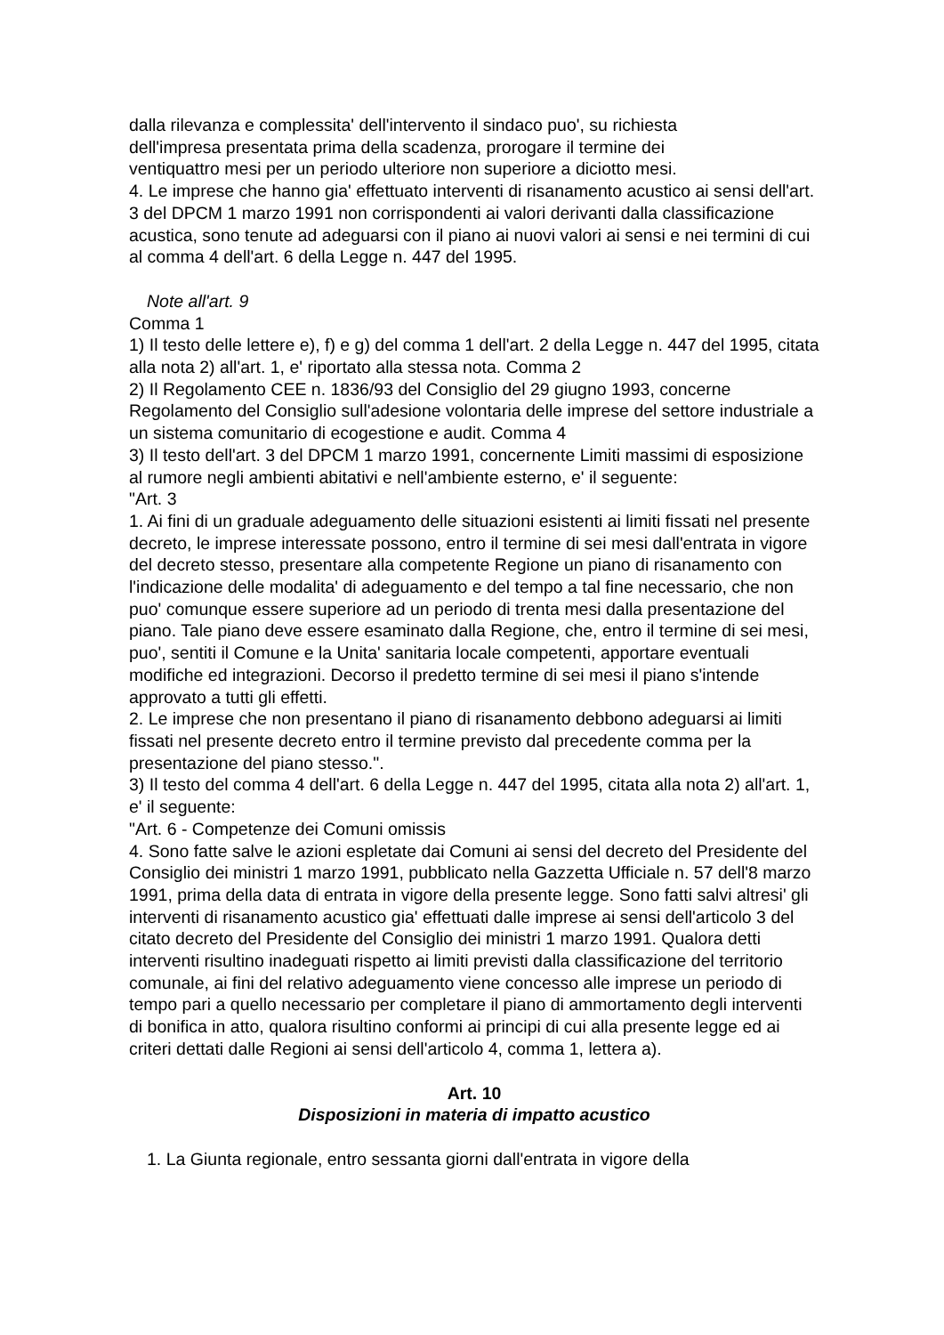dalla rilevanza e complessita' dell'intervento il sindaco puo', su richiesta
dell'impresa presentata prima della scadenza, prorogare il termine dei
ventiquattro mesi per un periodo ulteriore non superiore a diciotto mesi.
4. Le imprese che hanno gia' effettuato interventi di risanamento acustico ai sensi dell'art. 3 del DPCM 1 marzo 1991 non corrispondenti ai valori derivanti dalla classificazione acustica, sono tenute ad adeguarsi con il piano ai nuovi valori ai sensi e nei termini di cui al comma 4 dell'art. 6 della Legge n. 447 del 1995.
Note all'art. 9
Comma 1
1) Il testo delle lettere e), f) e g) del comma 1 dell'art. 2 della Legge n. 447 del 1995, citata alla nota 2) all'art. 1, e' riportato alla stessa nota. Comma 2
2) Il Regolamento CEE n. 1836/93 del Consiglio del 29 giugno 1993, concerne Regolamento del Consiglio sull'adesione volontaria delle imprese del settore industriale a un sistema comunitario di ecogestione e audit. Comma 4
3) Il testo dell'art. 3 del DPCM 1 marzo 1991, concernente Limiti massimi di esposizione al rumore negli ambienti abitativi e nell'ambiente esterno, e' il seguente:
"Art. 3
1. Ai fini di un graduale adeguamento delle situazioni esistenti ai limiti fissati nel presente decreto, le imprese interessate possono, entro il termine di sei mesi dall'entrata in vigore del decreto stesso, presentare alla competente Regione un piano di risanamento con l'indicazione delle modalita' di adeguamento e del tempo a tal fine necessario, che non puo' comunque essere superiore ad un periodo di trenta mesi dalla presentazione del piano. Tale piano deve essere esaminato dalla Regione, che, entro il termine di sei mesi, puo', sentiti il Comune e la Unita' sanitaria locale competenti, apportare eventuali modifiche ed integrazioni. Decorso il predetto termine di sei mesi il piano s'intende approvato a tutti gli effetti.
2. Le imprese che non presentano il piano di risanamento debbono adeguarsi ai limiti fissati nel presente decreto entro il termine previsto dal precedente comma per la presentazione del piano stesso.".
3) Il testo del comma 4 dell'art. 6 della Legge n. 447 del 1995, citata alla nota 2) all'art. 1, e' il seguente:
"Art. 6 - Competenze dei Comuni omissis
4. Sono fatte salve le azioni espletate dai Comuni ai sensi del decreto del Presidente del Consiglio dei ministri 1 marzo 1991, pubblicato nella Gazzetta Ufficiale n. 57 dell'8 marzo 1991, prima della data di entrata in vigore della presente legge. Sono fatti salvi altresi' gli interventi di risanamento acustico gia' effettuati dalle imprese ai sensi dell'articolo 3 del citato decreto del Presidente del Consiglio dei ministri 1 marzo 1991. Qualora detti interventi risultino inadeguati rispetto ai limiti previsti dalla classificazione del territorio comunale, ai fini del relativo adeguamento viene concesso alle imprese un periodo di tempo pari a quello necessario per completare il piano di ammortamento degli interventi di bonifica in atto, qualora risultino conformi ai principi di cui alla presente legge ed ai criteri dettati dalle Regioni ai sensi dell'articolo 4, comma 1, lettera a).
Art. 10
Disposizioni in materia di impatto acustico
1. La Giunta regionale, entro sessanta giorni dall'entrata in vigore della